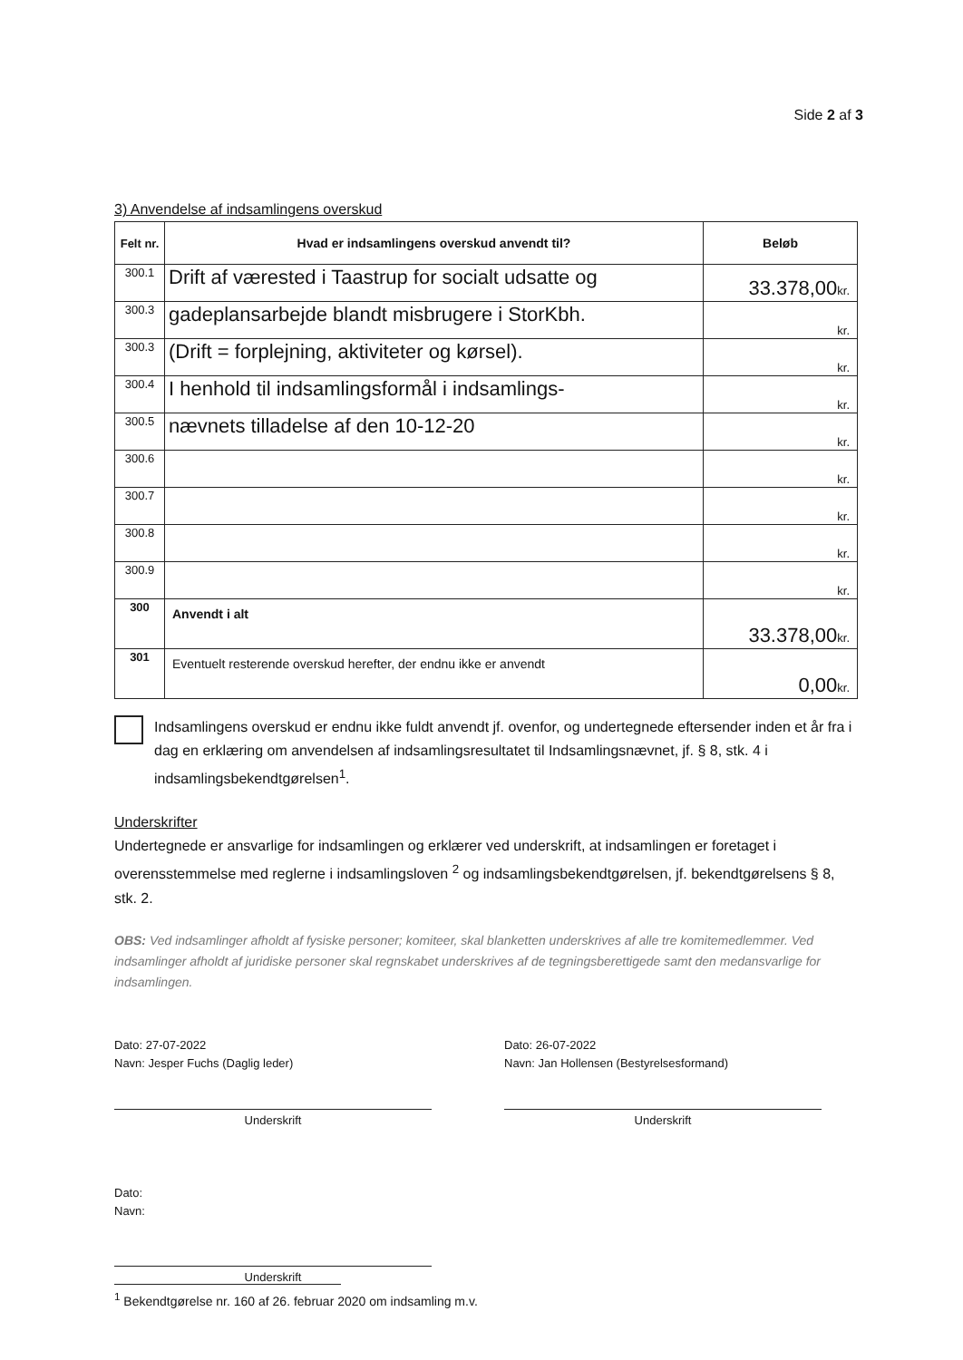Side 2 af 3
3) Anvendelse af indsamlingens overskud
| Felt nr. | Hvad er indsamlingens overskud anvendt til? | Beløb |
| --- | --- | --- |
| 300.1 | Drift af værested i Taastrup for socialt udsatte og | 33.378,00 kr. |
| 300.3 | gadeplansarbejde blandt misbrugere i StorKbh. | kr. |
| 300.3 | (Drift = forplejning, aktiviteter og kørsel). | kr. |
| 300.4 | I henhold til indsamlingsformål i indsamlings- | kr. |
| 300.5 | nævnets tilladelse af den 10-12-20 | kr. |
| 300.6 | | kr. |
| 300.7 | | kr. |
| 300.8 | | kr. |
| 300.9 | | kr. |
| 300 | Anvendt i alt | 33.378,00 kr. |
| 301 | Eventuelt resterende overskud herefter, der endnu ikke er anvendt | 0,00 kr. |
Indsamlingens overskud er endnu ikke fuldt anvendt jf. ovenfor, og undertegnede eftersender inden et år fra i dag en erklæring om anvendelsen af indsamlingsresultatet til Indsamlingsnævnet, jf. § 8, stk. 4 i indsamlingsbekendtgørelsen<sup>1</sup>.
Underskrifter
Undertegnede er ansvarlige for indsamlingen og erklærer ved underskrift, at indsamlingen er foretaget i overensstemmelse med reglerne i indsamlingsloven <sup>2</sup> og indsamlingsbekendtgørelsen, jf. bekendtgørelsens § 8, stk. 2.
OBS: Ved indsamlinger afholdt af fysiske personer; komiteer, skal blanketten underskrives af alle tre komitemedlemmer. Ved indsamlinger afholdt af juridiske personer skal regnskabet underskrives af de tegningsberettigede samt den medansvarlige for indsamlingen.
Dato: 27-07-2022
Navn: Jesper Fuchs (Daglig leder)
Underskrift
Dato: 26-07-2022
Navn: Jan Hollensen (Bestyrelsesformand)
Underskrift
Dato:
Navn:
Underskrift
<sup>1</sup> Bekendtgørelse nr. 160 af 26. februar 2020 om indsamling m.v.